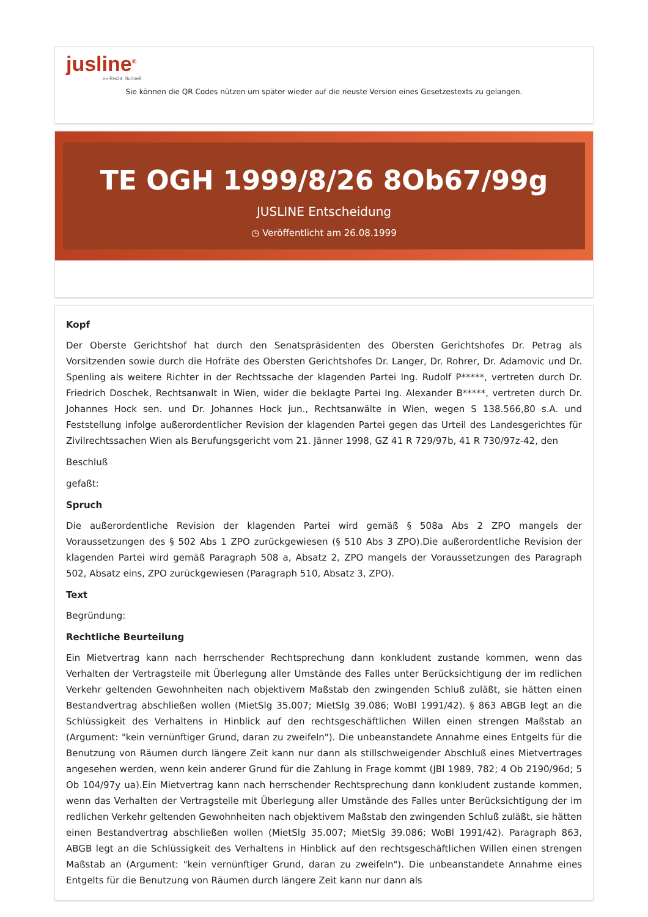jusline<sup>®</sup>
»» Recht. Schnell
Sie können die QR Codes nützen um später wieder auf die neuste Version eines Gesetzestexts zu gelangen.
TE OGH 1999/8/26 8Ob67/99g
JUSLINE Entscheidung
◷ Veröffentlicht am 26.08.1999
Kopf
Der Oberste Gerichtshof hat durch den Senatspräsidenten des Obersten Gerichtshofes Dr. Petrag als Vorsitzenden sowie durch die Hofräte des Obersten Gerichtshofes Dr. Langer, Dr. Rohrer, Dr. Adamovic und Dr. Spenling als weitere Richter in der Rechtssache der klagenden Partei Ing. Rudolf P*****, vertreten durch Dr. Friedrich Doschek, Rechtsanwalt in Wien, wider die beklagte Partei Ing. Alexander B*****, vertreten durch Dr. Johannes Hock sen. und Dr. Johannes Hock jun., Rechtsanwälte in Wien, wegen S 138.566,80 s.A. und Feststellung infolge außerordentlicher Revision der klagenden Partei gegen das Urteil des Landesgerichtes für Zivilrechtssachen Wien als Berufungsgericht vom 21. Jänner 1998, GZ 41 R 729/97b, 41 R 730/97z-42, den
Beschluß
gefaßt:
Spruch
Die außerordentliche Revision der klagenden Partei wird gemäß § 508a Abs 2 ZPO mangels der Voraussetzungen des § 502 Abs 1 ZPO zurückgewiesen (§ 510 Abs 3 ZPO).Die außerordentliche Revision der klagenden Partei wird gemäß Paragraph 508 a, Absatz 2, ZPO mangels der Voraussetzungen des Paragraph 502, Absatz eins, ZPO zurückgewiesen (Paragraph 510, Absatz 3, ZPO).
Text
Begründung:
Rechtliche Beurteilung
Ein Mietvertrag kann nach herrschender Rechtsprechung dann konkludent zustande kommen, wenn das Verhalten der Vertragsteile mit Überlegung aller Umstände des Falles unter Berücksichtigung der im redlichen Verkehr geltenden Gewohnheiten nach objektivem Maßstab den zwingenden Schluß zuläßt, sie hätten einen Bestandvertrag abschließen wollen (MietSlg 35.007; MietSlg 39.086; WoBl 1991/42). § 863 ABGB legt an die Schlüssigkeit des Verhaltens in Hinblick auf den rechtsgeschäftlichen Willen einen strengen Maßstab an (Argument: "kein vernünftiger Grund, daran zu zweifeln"). Die unbeanstandete Annahme eines Entgelts für die Benutzung von Räumen durch längere Zeit kann nur dann als stillschweigender Abschluß eines Mietvertrages angesehen werden, wenn kein anderer Grund für die Zahlung in Frage kommt (JBl 1989, 782; 4 Ob 2190/96d; 5 Ob 104/97y ua).Ein Mietvertrag kann nach herrschender Rechtsprechung dann konkludent zustande kommen, wenn das Verhalten der Vertragsteile mit Überlegung aller Umstände des Falles unter Berücksichtigung der im redlichen Verkehr geltenden Gewohnheiten nach objektivem Maßstab den zwingenden Schluß zuläßt, sie hätten einen Bestandvertrag abschließen wollen (MietSlg 35.007; MietSlg 39.086; WoBl 1991/42). Paragraph 863, ABGB legt an die Schlüssigkeit des Verhaltens in Hinblick auf den rechtsgeschäftlichen Willen einen strengen Maßstab an (Argument: "kein vernünftiger Grund, daran zu zweifeln"). Die unbeanstandete Annahme eines Entgelts für die Benutzung von Räumen durch längere Zeit kann nur dann als